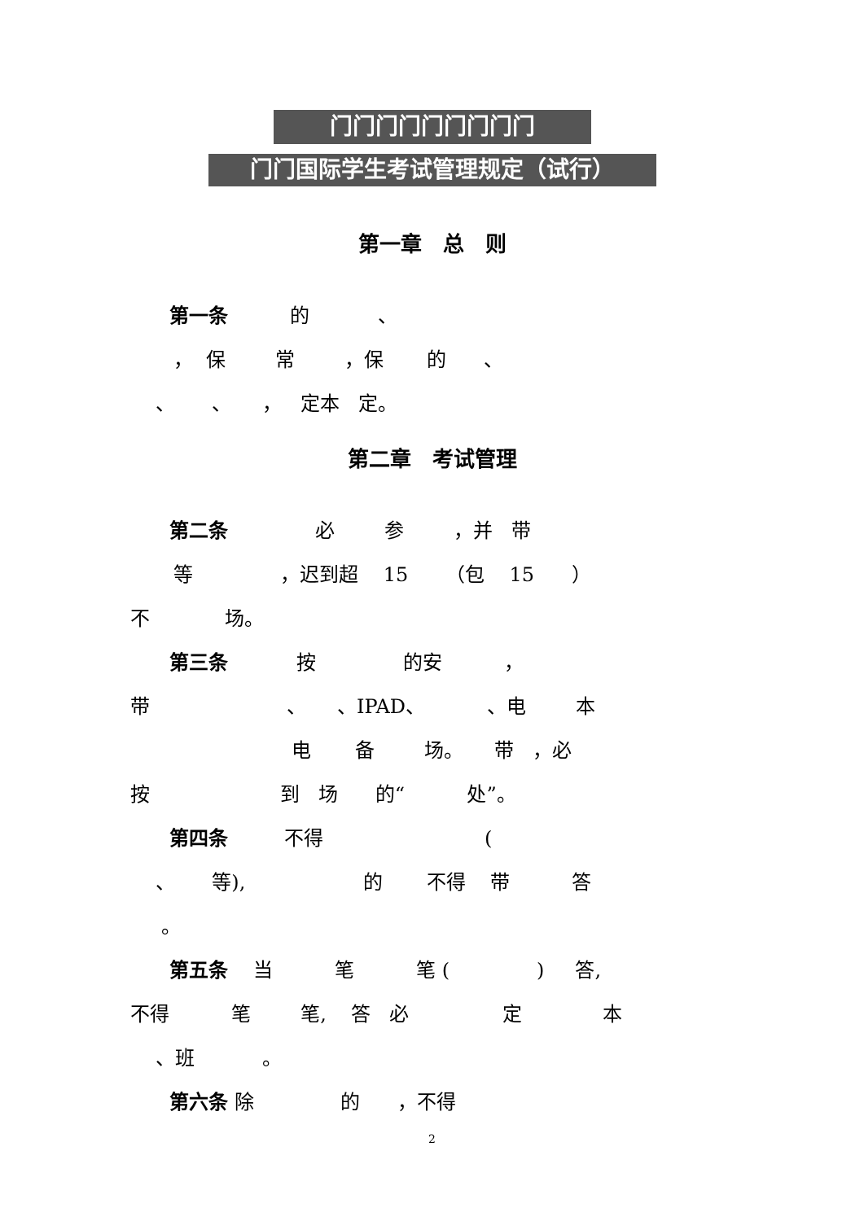门门门门门门门门门
门门国际学生考试管理规定（试行）
第一章　总　则
　　第一条 的 、
， 保 常 ，保 的 、
、 、 ， 定本 定。
第二章　考试管理
　　第二条 必 参 ，并 带
等 ，迟到超 15 （包 15 ）
不 场。
　　第三条 按 的安 ，
带 、 、IPAD、 、电 本
电 备 场。 带 ，必
按 到 场 的“ 处”。
　　第四条 不得 (
、 等), 的 不得 带 答
。
　　第五条 当 笔 笔 ( ) 答,
不得 笔 笔, 答 必 定 本
、班 。
　　第六条 除 的 ，不得
2